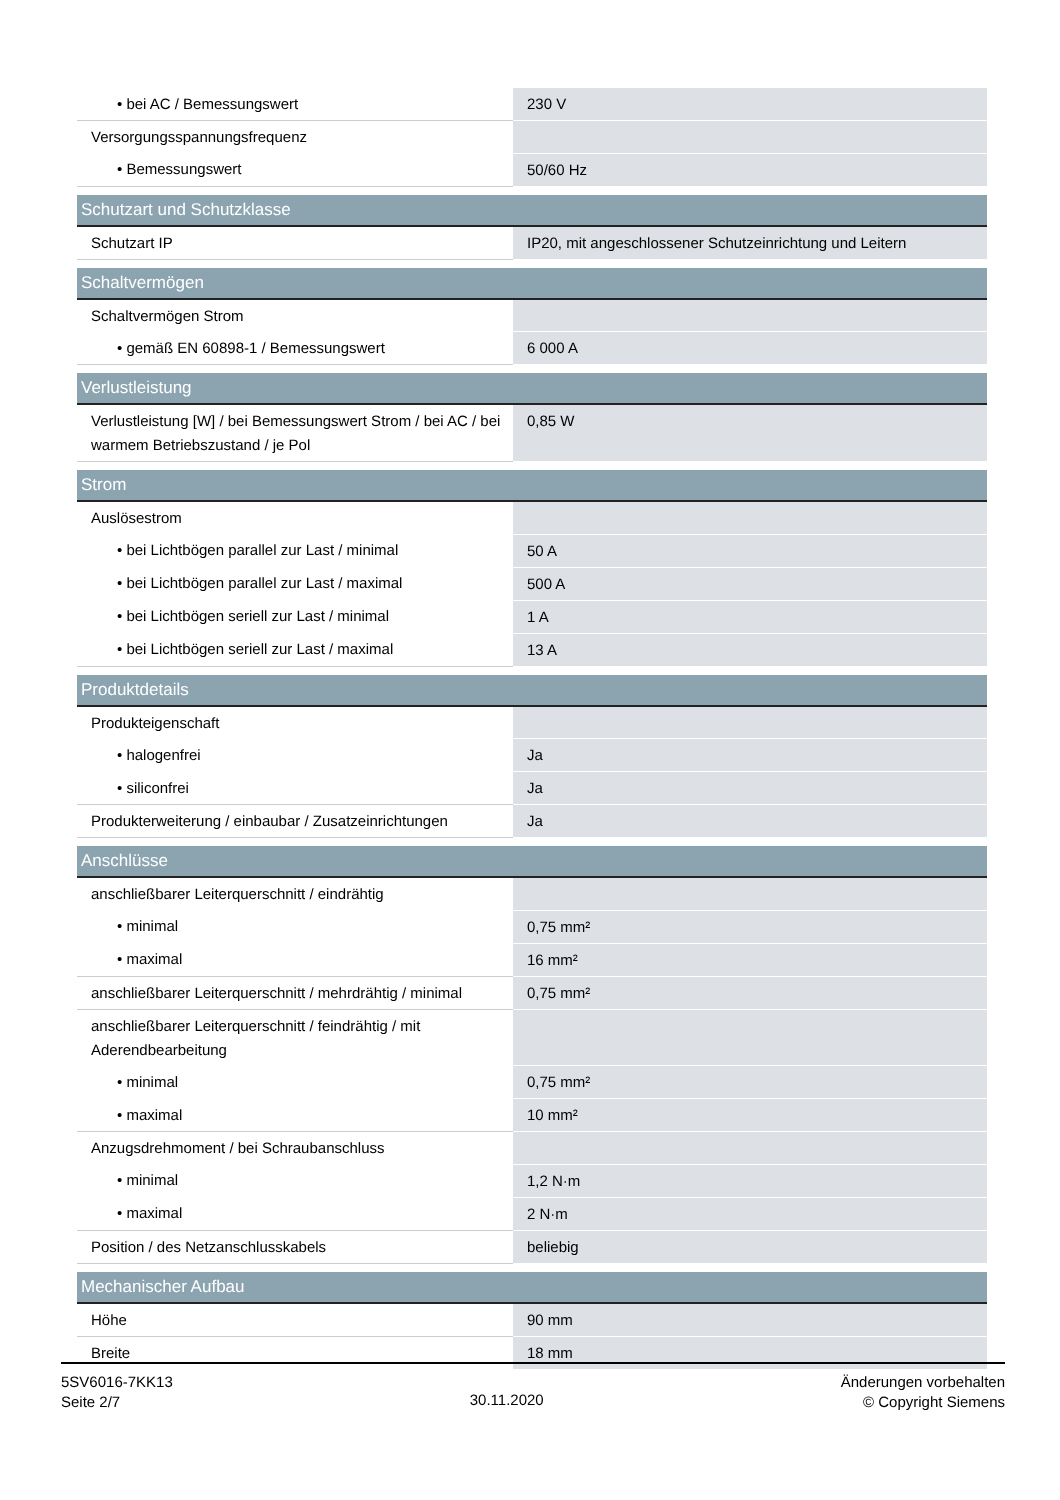| • bei AC / Bemessungswert | 230 V |
| Versorgungsspannungsfrequenz | |
| • Bemessungswert | 50/60 Hz |
| Schutzart und Schutzklasse | |
| Schutzart IP | IP20, mit angeschlossener Schutzeinrichtung und Leitern |
| Schaltvermögen | |
| Schaltvermögen Strom | |
| • gemäß EN 60898-1 / Bemessungswert | 6 000 A |
| Verlustleistung | |
| Verlustleistung [W] / bei Bemessungswert Strom / bei AC / bei warmem Betriebszustand / je Pol | 0,85 W |
| Strom | |
| Auslösestrom | |
| • bei Lichtbögen parallel zur Last / minimal | 50 A |
| • bei Lichtbögen parallel zur Last / maximal | 500 A |
| • bei Lichtbögen seriell zur Last / minimal | 1 A |
| • bei Lichtbögen seriell zur Last / maximal | 13 A |
| Produktdetails | |
| Produkteigenschaft | |
| • halogenfrei | Ja |
| • siliconfrei | Ja |
| Produkterweiterung / einbaubar / Zusatzeinrichtungen | Ja |
| Anschlüsse | |
| anschließbarer Leiterquerschnitt / eindrähtig | |
| • minimal | 0,75 mm² |
| • maximal | 16 mm² |
| anschließbarer Leiterquerschnitt / mehrdrähtig / minimal | 0,75 mm² |
| anschließbarer Leiterquerschnitt / feindrähtig / mit Aderendbearbeitung | |
| • minimal | 0,75 mm² |
| • maximal | 10 mm² |
| Anzugsdrehmoment / bei Schraubanschluss | |
| • minimal | 1,2 N·m |
| • maximal | 2 N·m |
| Position / des Netzanschlusskabels | beliebig |
| Mechanischer Aufbau | |
| Höhe | 90 mm |
| Breite | 18 mm |
5SV6016-7KK13
Seite 2/7
30.11.2020
Änderungen vorbehalten
© Copyright Siemens